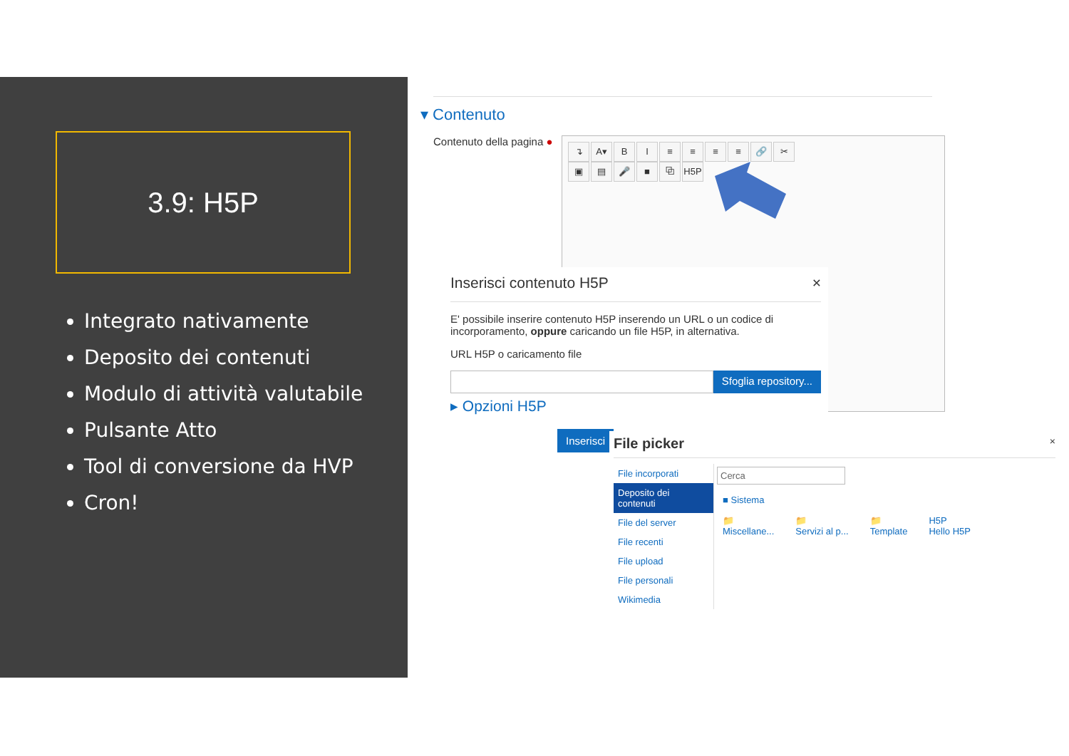3.9: H5P
Integrato nativamente
Deposito dei contenuti
Modulo di attività valutabile
Pulsante Atto
Tool di conversione da HVP
Cron!
▾ Contenuto
Contenuto della pagina ●
↴ A▾ BI ≡ ≡ ≡ ≡ 🔗 ✂
▣ ▤ 🎤 ■ ⧉ H5P
Inserisci contenuto H5P ×
E' possibile inserire contenuto H5P inserendo un URL o un codice di incorporamento, oppure caricando un file H5P, in alternativa.
URL H5P o caricamento file
Sfoglia repository...
▸ Opzioni H5P
Inserisci
File picker ×
File incorporati
Deposito dei contenuti
File del server
File recenti
File upload
File personali
Wikimedia
Cerca
■ Sistema
📁
Miscellane...
📁
Servizi al p...
📁
Template
H5P
Hello H5P